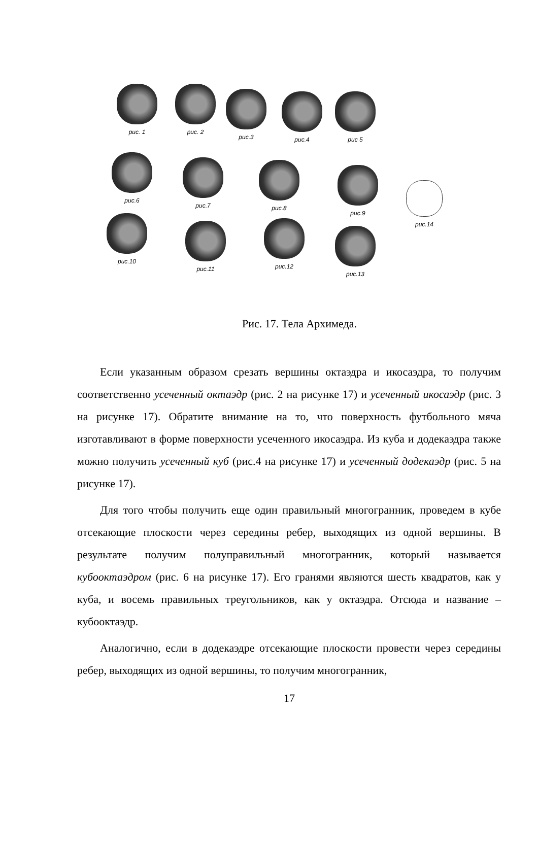рис. 1 рис. 2
рис.3 рис.4 рис 5
рис.6
рис.7 рис.8
рис.9
рис.14
рис.10
рис.11 рис.12
рис.13
Рис. 17. Тела Архимеда.
Если указанным образом срезать вершины октаэдра и икосаэдра, то получим соответственно усеченный октаэдр (рис. 2 на рисунке 17) и усеченный икосаэдр (рис. 3 на рисунке 17). Обратите внимание на то, что поверхность футбольного мяча изготавливают в форме поверхности усеченного икосаэдра. Из куба и додекаэдра также можно получить усеченный куб (рис.4 на рисунке 17) и усеченный додекаэдр (рис. 5 на рисунке 17).
Для того чтобы получить еще один правильный многогранник, проведем в кубе отсекающие плоскости через середины ребер, выходящих из одной вершины. В результате получим полуправильный многогранник, который называется кубооктаэдром (рис. 6 на рисунке 17). Его гранями являются шесть квадратов, как у куба, и восемь правильных треугольников, как у октаэдра. Отсюда и название – кубооктаэдр.
Аналогично, если в додекаэдре отсекающие плоскости провести через середины ребер, выходящих из одной вершины, то получим многогранник,
17